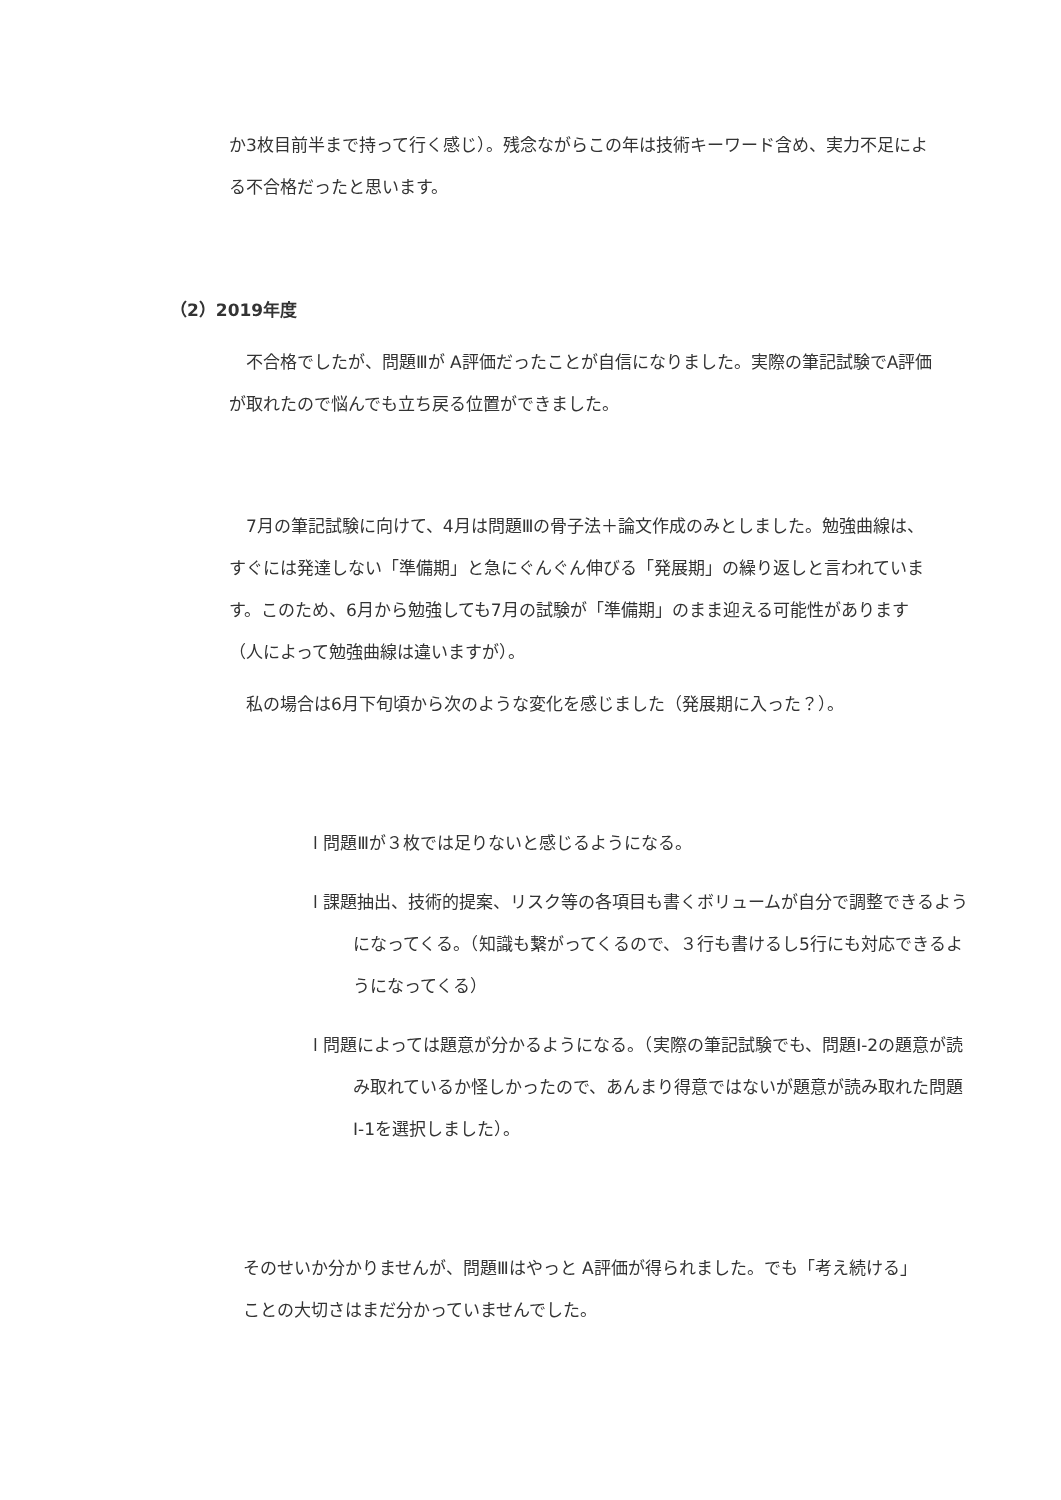か3枚目前半まで持って行く感じ）。残念ながらこの年は技術キーワード含め、実力不足による不合格だったと思います。
（2）2019年度
　不合格でしたが、問題Ⅲが A評価だったことが自信になりました。実際の筆記試験でA評価が取れたので悩んでも立ち戻る位置ができました。
　7月の筆記試験に向けて、4月は問題Ⅲの骨子法＋論文作成のみとしました。勉強曲線は、すぐには発達しない「準備期」と急にぐんぐん伸びる「発展期」の繰り返しと言われています。このため、6月から勉強しても7月の試験が「準備期」のまま迎える可能性があります（人によって勉強曲線は違いますが）。
　私の場合は6月下旬頃から次のような変化を感じました（発展期に入った？）。
l 問題Ⅲが３枚では足りないと感じるようになる。
l 課題抽出、技術的提案、リスク等の各項目も書くボリュームが自分で調整できるようになってくる。（知識も繋がってくるので、３行も書けるし5行にも対応できるようになってくる）
l 問題によっては題意が分かるようになる。（実際の筆記試験でも、問題Ⅰ-2の題意が読み取れているか怪しかったので、あんまり得意ではないが題意が読み取れた問題Ⅰ-1を選択しました）。
そのせいか分かりませんが、問題Ⅲはやっと A評価が得られました。でも「考え続ける」ことの大切さはまだ分かっていませんでした。